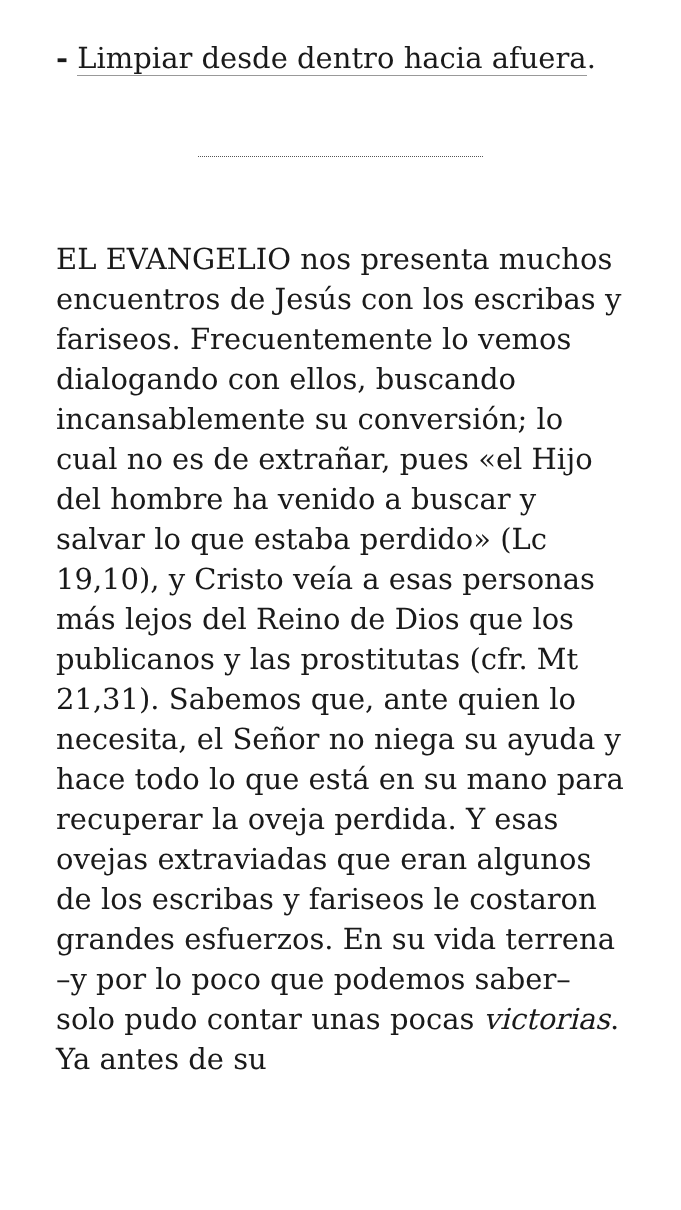- Limpiar desde dentro hacia afuera.
EL EVANGELIO nos presenta muchos encuentros de Jesús con los escribas y fariseos. Frecuentemente lo vemos dialogando con ellos, buscando incansablemente su conversión; lo cual no es de extrañar, pues «el Hijo del hombre ha venido a buscar y salvar lo que estaba perdido» (Lc 19,10), y Cristo veía a esas personas más lejos del Reino de Dios que los publicanos y las prostitutas (cfr. Mt 21,31). Sabemos que, ante quien lo necesita, el Señor no niega su ayuda y hace todo lo que está en su mano para recuperar la oveja perdida. Y esas ovejas extraviadas que eran algunos de los escribas y fariseos le costaron grandes esfuerzos. En su vida terrena –y por lo poco que podemos saber– solo pudo contar unas pocas victorias. Ya antes de su